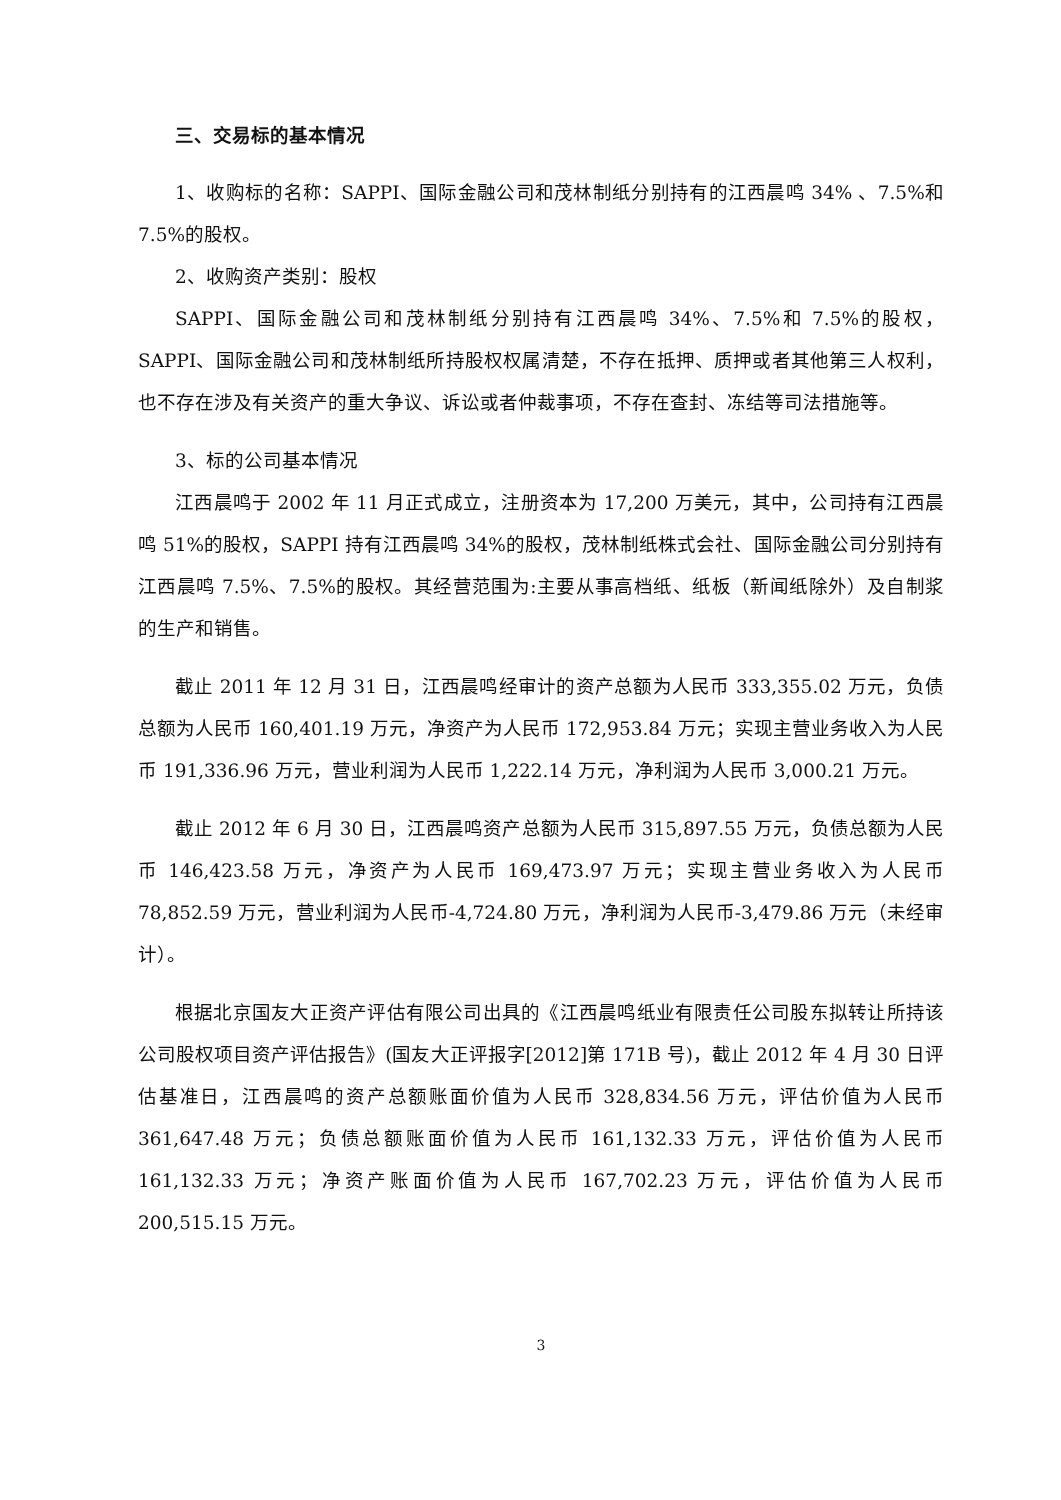三、交易标的基本情况
1、收购标的名称：SAPPI、国际金融公司和茂林制纸分别持有的江西晨鸣 34% 、7.5%和 7.5%的股权。
2、收购资产类别：股权
SAPPI、国际金融公司和茂林制纸分别持有江西晨鸣 34%、7.5%和 7.5%的股权，SAPPI、国际金融公司和茂林制纸所持股权权属清楚，不存在抵押、质押或者其他第三人权利，也不存在涉及有关资产的重大争议、诉讼或者仲裁事项，不存在查封、冻结等司法措施等。
3、标的公司基本情况
江西晨鸣于 2002 年 11 月正式成立，注册资本为 17,200 万美元，其中，公司持有江西晨鸣 51%的股权，SAPPI 持有江西晨鸣 34%的股权，茂林制纸株式会社、国际金融公司分别持有江西晨鸣 7.5%、7.5%的股权。其经营范围为:主要从事高档纸、纸板（新闻纸除外）及自制浆的生产和销售。
截止 2011 年 12 月 31 日，江西晨鸣经审计的资产总额为人民币 333,355.02 万元，负债总额为人民币 160,401.19 万元，净资产为人民币 172,953.84 万元；实现主营业务收入为人民币 191,336.96 万元，营业利润为人民币 1,222.14 万元，净利润为人民币 3,000.21 万元。
截止 2012 年 6 月 30 日，江西晨鸣资产总额为人民币 315,897.55 万元，负债总额为人民币 146,423.58 万元，净资产为人民币 169,473.97 万元；实现主营业务收入为人民币 78,852.59 万元，营业利润为人民币-4,724.80 万元，净利润为人民币-3,479.86 万元（未经审计）。
根据北京国友大正资产评估有限公司出具的《江西晨鸣纸业有限责任公司股东拟转让所持该公司股权项目资产评估报告》(国友大正评报字[2012]第 171B 号)，截止 2012 年 4 月 30 日评估基准日，江西晨鸣的资产总额账面价值为人民币 328,834.56 万元，评估价值为人民币 361,647.48 万元；负债总额账面价值为人民币 161,132.33 万元，评估价值为人民币 161,132.33 万元；净资产账面价值为人民币 167,702.23 万元，评估价值为人民币 200,515.15 万元。
3